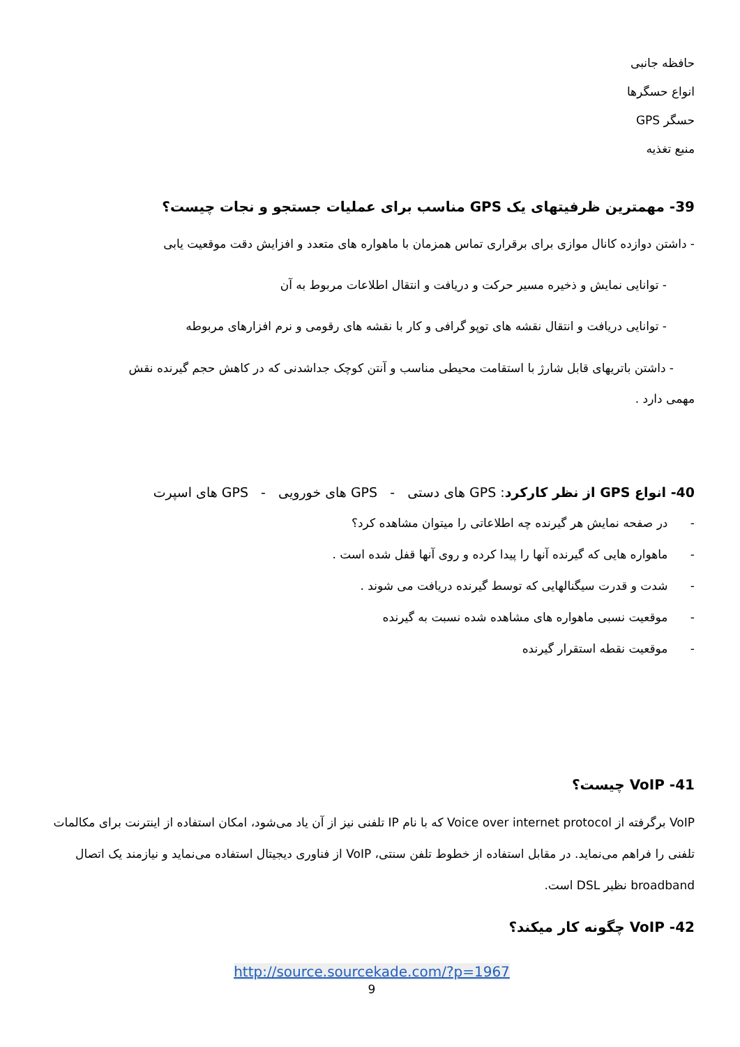حافظه جانبی
انواع حسگرها
حسگر GPS
منبع تغذیه
39- مهمترین ظرفیتهای یک GPS مناسب برای عملیات جستجو و نجات چیست؟
- داشتن دوازده کانال موازی برای برقراری تماس همزمان با ماهواره های متعدد و افزایش دقت موقعیت یابی
- توانایی نمایش و ذخیره مسیر حرکت و دریافت و انتقال اطلاعات مربوط به آن
- توانایی دریافت و انتقال نقشه های توپو گرافی و کار با نقشه های رقومی و نرم افزارهای مربوطه
- داشتن باتریهای قابل شارژ با استقامت محیطی مناسب و آنتن کوچک جداشدنی که در کاهش حجم گیرنده نقش
مهمی دارد .
40- انواع GPS از نظر کارکرد: GPS های دستی - GPS های خورویی - GPS های اسپرت
- در صفحه نمایش هر گیرنده چه اطلاعاتی را میتوان مشاهده کرد؟
- ماهواره هایی که گیرنده آنها را پیدا کرده و روی آنها قفل شده است .
- شدت و قدرت سیگنالهایی که توسط گیرنده دریافت می شوند .
- موقعیت نسبی ماهواره های مشاهده شده نسبت به گیرنده
- موقعیت نقطه استقرار گیرنده
41- VoIP چیست؟
VoIP برگرفته از Voice over internet protocol که با نام IP تلفنی نیز از آن یاد می‌شود، امکان استفاده از اینترنت برای مکالمات تلفنی را فراهم می‌نماید. در مقابل استفاده از خطوط تلفن سنتی، VoIP از فناوری دیجیتال استفاده می‌نماید و نیازمند یک اتصال broadband نظیر DSL است.
42- VoIP چگونه کار میکند؟
http://source.sourcekade.com/?p=1967
9